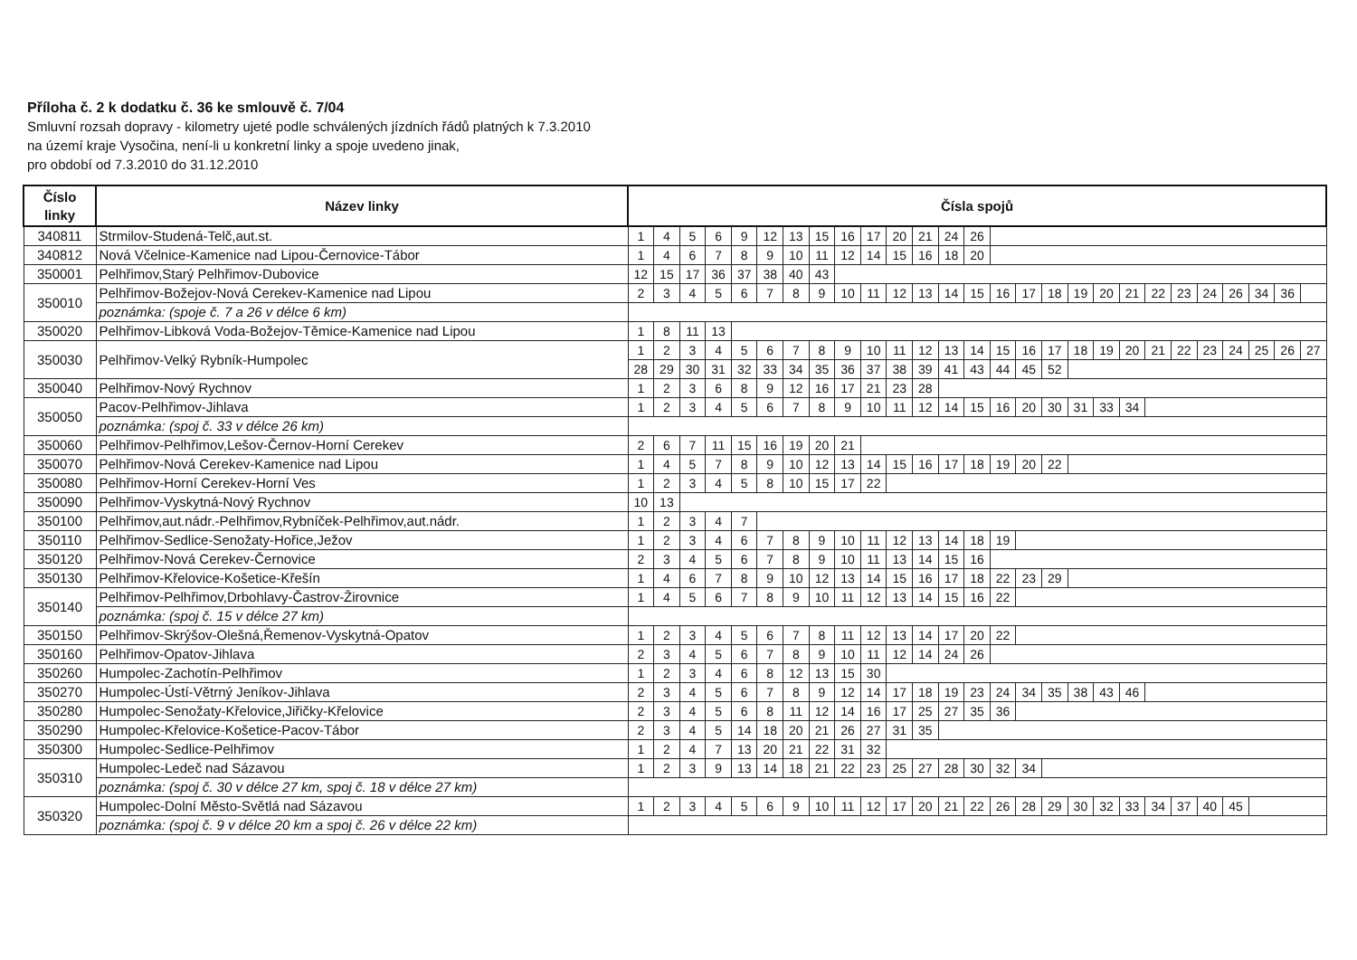Příloha č. 2 k dodatku č. 36 ke smlouvě č. 7/04
Smluvní rozsah dopravy - kilometry ujeté podle schválených jízdních řádů platných k 7.3.2010
na území kraje Vysočina, není-li u konkretní linky a spoje uvedeno jinak,
pro období od 7.3.2010 do 31.12.2010
| Číslo linky | Název linky | Čísla spojů | | | | | | | | | | | | | | | | | | | | | | | | | | |
| --- | --- | --- | --- | --- | --- | --- | --- | --- | --- | --- | --- | --- | --- | --- | --- | --- | --- | --- | --- | --- | --- | --- | --- | --- | --- | --- | --- | --- |
| 340811 | Strmilov-Studená-Telč,aut.st. | 1 | 4 | 5 | 6 | 9 | 12 | 13 | 15 | 16 | 17 | 20 | 21 | 24 | 26 | | | | | | | | | | | | | |
| 340812 | Nová Včelnice-Kamenice nad Lipou-Černovice-Tábor | 1 | 4 | 6 | 7 | 8 | 9 | 10 | 11 | 12 | 14 | 15 | 16 | 18 | 20 | | | | | | | | | | | | | |
| 350001 | Pelhřimov,Starý Pelhřimov-Dubovice | 12 | 15 | 17 | 36 | 37 | 38 | 40 | 43 | | | | | | | | | | | | | | | | | | | |
| 350010 | Pelhřimov-Božejov-Nová Cerekev-Kamenice nad Lipou | 2 | 3 | 4 | 5 | 6 | 7 | 8 | 9 | 10 | 11 | 12 | 13 | 14 | 15 | 16 | 17 | 18 | 19 | 20 | 21 | 22 | 23 | 24 | 26 | 34 | 36 | |
| | poznámka: (spoje č. 7 a 26 v délce 6 km) | | | | | | | | | | | | | | | | | | | | | | | | | | | |
| 350020 | Pelhřimov-Libková Voda-Božejov-Těmice-Kamenice nad Lipou | 1 | 8 | 11 | 13 | | | | | | | | | | | | | | | | | | | | | | | |
| 350030 | Pelhřimov-Velký Rybník-Humpolec | 1 | 2 | 3 | 4 | 5 | 6 | 7 | 8 | 9 | 10 | 11 | 12 | 13 | 14 | 15 | 16 | 17 | 18 | 19 | 20 | 21 | 22 | 23 | 24 | 25 | 26 | 27 |
| | | 28 | 29 | 30 | 31 | 32 | 33 | 34 | 35 | 36 | 37 | 38 | 39 | 41 | 43 | 44 | 45 | 52 | | | | | | | | | | |
| 350040 | Pelhřimov-Nový Rychnov | 1 | 2 | 3 | 6 | 8 | 9 | 12 | 16 | 17 | 21 | 23 | 28 | | | | | | | | | | | | | | | |
| 350050 | Pacov-Pelhřimov-Jihlava | 1 | 2 | 3 | 4 | 5 | 6 | 7 | 8 | 9 | 10 | 11 | 12 | 14 | 15 | 16 | 20 | 30 | 31 | 33 | 34 | | | | | | | |
| | poznámka: (spoj č. 33 v délce 26 km) | | | | | | | | | | | | | | | | | | | | | | | | | | | |
| 350060 | Pelhřimov-Pelhřimov,Lešov-Černov-Horní Cerekev | 2 | 6 | 7 | 11 | 15 | 16 | 19 | 20 | 21 | | | | | | | | | | | | | | | | | | |
| 350070 | Pelhřimov-Nová Cerekev-Kamenice nad Lipou | 1 | 4 | 5 | 7 | 8 | 9 | 10 | 12 | 13 | 14 | 15 | 16 | 17 | 18 | 19 | 20 | 22 | | | | | | | | | | |
| 350080 | Pelhřimov-Horní Cerekev-Horní Ves | 1 | 2 | 3 | 4 | 5 | 8 | 10 | 15 | 17 | 22 | | | | | | | | | | | | | | | | | |
| 350090 | Pelhřimov-Vyskytná-Nový Rychnov | 10 | 13 | | | | | | | | | | | | | | | | | | | | | | | | | |
| 350100 | Pelhřimov,aut.nádr.-Pelhřimov,Rybníček-Pelhřimov,aut.nádr. | 1 | 2 | 3 | 4 | 7 | | | | | | | | | | | | | | | | | | | | | | |
| 350110 | Pelhřimov-Sedlice-Senožaty-Hořice,Ježov | 1 | 2 | 3 | 4 | 6 | 7 | 8 | 9 | 10 | 11 | 12 | 13 | 14 | 18 | 19 | | | | | | | | | | | | |
| 350120 | Pelhřimov-Nová Cerekev-Černovice | 2 | 3 | 4 | 5 | 6 | 7 | 8 | 9 | 10 | 11 | 13 | 14 | 15 | 16 | | | | | | | | | | | | | |
| 350130 | Pelhřimov-Křelovice-Košetice-Křešín | 1 | 4 | 6 | 7 | 8 | 9 | 10 | 12 | 13 | 14 | 15 | 16 | 17 | 18 | 22 | 23 | 29 | | | | | | | | | | |
| 350140 | Pelhřimov-Pelhřimov,Drbohlavy-Častrov-Žirovnice | 1 | 4 | 5 | 6 | 7 | 8 | 9 | 10 | 11 | 12 | 13 | 14 | 15 | 16 | 22 | | | | | | | | | | | | |
| | poznámka: (spoj č. 15 v délce 27 km) | | | | | | | | | | | | | | | | | | | | | | | | | | | |
| 350150 | Pelhřimov-Skrýšov-Olešná,Řemenov-Vyskytná-Opatov | 1 | 2 | 3 | 4 | 5 | 6 | 7 | 8 | 11 | 12 | 13 | 14 | 17 | 20 | 22 | | | | | | | | | | | | |
| 350160 | Pelhřimov-Opatov-Jihlava | 2 | 3 | 4 | 5 | 6 | 7 | 8 | 9 | 10 | 11 | 12 | 14 | 24 | 26 | | | | | | | | | | | | | |
| 350260 | Humpolec-Zachotín-Pelhřimov | 1 | 2 | 3 | 4 | 6 | 8 | 12 | 13 | 15 | 30 | | | | | | | | | | | | | | | | | |
| 350270 | Humpolec-Ústí-Větrný Jeníkov-Jihlava | 2 | 3 | 4 | 5 | 6 | 7 | 8 | 9 | 12 | 14 | 17 | 18 | 19 | 23 | 24 | 34 | 35 | 38 | 43 | 46 | | | | | | | |
| 350280 | Humpolec-Senožaty-Křelovice,Jiřičky-Křelovice | 2 | 3 | 4 | 5 | 6 | 8 | 11 | 12 | 14 | 16 | 17 | 25 | 27 | 35 | 36 | | | | | | | | | | | | |
| 350290 | Humpolec-Křelovice-Košetice-Pacov-Tábor | 2 | 3 | 4 | 5 | 14 | 18 | 20 | 21 | 26 | 27 | 31 | 35 | | | | | | | | | | | | | | | |
| 350300 | Humpolec-Sedlice-Pelhřimov | 1 | 2 | 4 | 7 | 13 | 20 | 21 | 22 | 31 | 32 | | | | | | | | | | | | | | | | | |
| 350310 | Humpolec-Ledeč nad Sázavou | 1 | 2 | 3 | 9 | 13 | 14 | 18 | 21 | 22 | 23 | 25 | 27 | 28 | 30 | 32 | 34 | | | | | | | | | | | |
| | poznámka: (spoj č. 30 v délce 27 km, spoj č. 18 v délce 27 km) | | | | | | | | | | | | | | | | | | | | | | | | | | | |
| 350320 | Humpolec-Dolní Město-Světlá nad Sázavou | 1 | 2 | 3 | 4 | 5 | 6 | 9 | 10 | 11 | 12 | 17 | 20 | 21 | 22 | 26 | 28 | 29 | 30 | 32 | 33 | 34 | 37 | 40 | 45 | | | |
| | poznámka: (spoj č. 9 v délce 20 km a spoj č. 26 v délce 22 km) | | | | | | | | | | | | | | | | | | | | | | | | | | | |